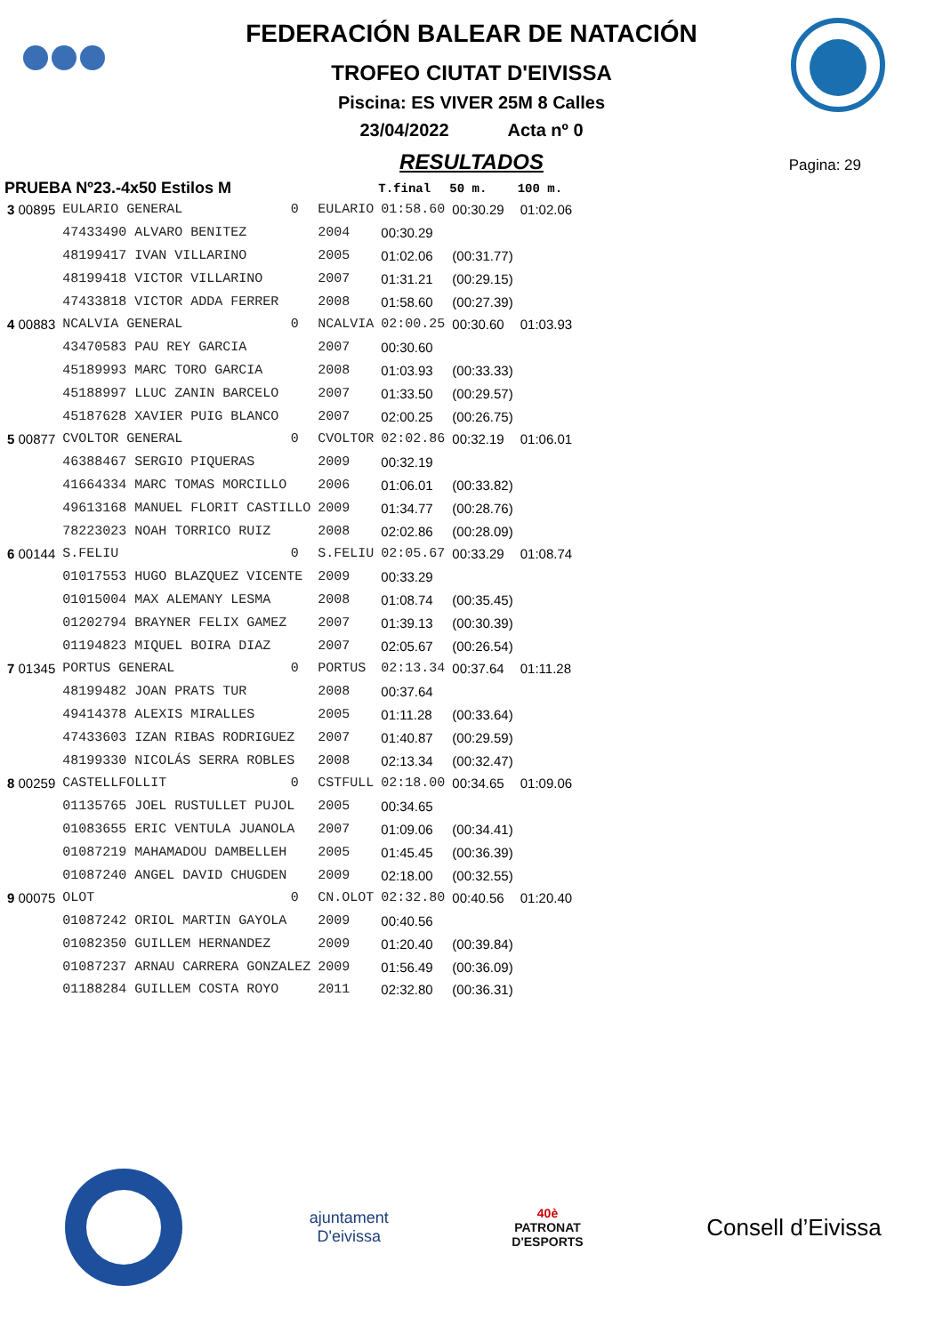FEDERACIÓN BALEAR DE NATACIÓN
TROFEO CIUTAT D'EIVISSA
Piscina: ES VIVER 25M 8 Calles
23/04/2022 Acta nº 0
RESULTADOS
Pagina: 29
| PRUEBA Nº23.-4x50 Estilos M | | | | T.final | 50 m. | 100 m. |
| --- | --- | --- | --- | --- | --- | --- |
| 3 00895 | EULARIO GENERAL | 0 | EULARIO | 01:58.60 | 00:30.29 | 01:02.06 |
| | 47433490 ALVARO BENITEZ | | 2004 | 00:30.29 | | |
| | 48199417 IVAN VILLARINO | | 2005 | 01:02.06 | (00:31.77) | |
| | 48199418 VICTOR VILLARINO | | 2007 | 01:31.21 | (00:29.15) | |
| | 47433818 VICTOR ADDA FERRER | | 2008 | 01:58.60 | (00:27.39) | |
| 4 00883 | NCALVIA GENERAL | 0 | NCALVIA | 02:00.25 | 00:30.60 | 01:03.93 |
| | 43470583 PAU REY GARCIA | | 2007 | 00:30.60 | | |
| | 45189993 MARC TORO GARCIA | | 2008 | 01:03.93 | (00:33.33) | |
| | 45188997 LLUC ZANIN BARCELO | | 2007 | 01:33.50 | (00:29.57) | |
| | 45187628 XAVIER PUIG BLANCO | | 2007 | 02:00.25 | (00:26.75) | |
| 5 00877 | CVOLTOR GENERAL | 0 | CVOLTOR | 02:02.86 | 00:32.19 | 01:06.01 |
| | 46388467 SERGIO PIQUERAS | | 2009 | 00:32.19 | | |
| | 41664334 MARC TOMAS MORCILLO | | 2006 | 01:06.01 | (00:33.82) | |
| | 49613168 MANUEL FLORIT CASTILLO | | 2009 | 01:34.77 | (00:28.76) | |
| | 78223023 NOAH TORRICO RUIZ | | 2008 | 02:02.86 | (00:28.09) | |
| 6 00144 | S.FELIU | 0 | S.FELIU | 02:05.67 | 00:33.29 | 01:08.74 |
| | 01017553 HUGO BLAZQUEZ VICENTE | | 2009 | 00:33.29 | | |
| | 01015004 MAX ALEMANY LESMA | | 2008 | 01:08.74 | (00:35.45) | |
| | 01202794 BRAYNER FELIX GAMEZ | | 2007 | 01:39.13 | (00:30.39) | |
| | 01194823 MIQUEL BOIRA DIAZ | | 2007 | 02:05.67 | (00:26.54) | |
| 7 01345 | PORTUS GENERAL | 0 | PORTUS | 02:13.34 | 00:37.64 | 01:11.28 |
| | 48199482 JOAN PRATS TUR | | 2008 | 00:37.64 | | |
| | 49414378 ALEXIS MIRALLES | | 2005 | 01:11.28 | (00:33.64) | |
| | 47433603 IZAN RIBAS RODRIGUEZ | | 2007 | 01:40.87 | (00:29.59) | |
| | 48199330 NICOLÁS SERRA ROBLES | | 2008 | 02:13.34 | (00:32.47) | |
| 8 00259 | CASTELLFOLLIT | 0 | CSTFULL | 02:18.00 | 00:34.65 | 01:09.06 |
| | 01135765 JOEL RUSTULLET PUJOL | | 2005 | 00:34.65 | | |
| | 01083655 ERIC VENTULA JUANOLA | | 2007 | 01:09.06 | (00:34.41) | |
| | 01087219 MAHAMADOU DAMBELLEH | | 2005 | 01:45.45 | (00:36.39) | |
| | 01087240 ANGEL DAVID CHUGDEN | | 2009 | 02:18.00 | (00:32.55) | |
| 9 00075 | OLOT | 0 | CN.OLOT | 02:32.80 | 00:40.56 | 01:20.40 |
| | 01087242 ORIOL MARTIN GAYOLA | | 2009 | 00:40.56 | | |
| | 01082350 GUILLEM HERNANDEZ | | 2009 | 01:20.40 | (00:39.84) | |
| | 01087237 ARNAU CARRERA GONZALEZ | | 2009 | 01:56.49 | (00:36.09) | |
| | 01188284 GUILLEM COSTA ROYO | | 2011 | 02:32.80 | (00:36.31) | |
ajuntament
D'eivissa
40è
PATRONAT
D'ESPORTS
Consell d’Eivissa